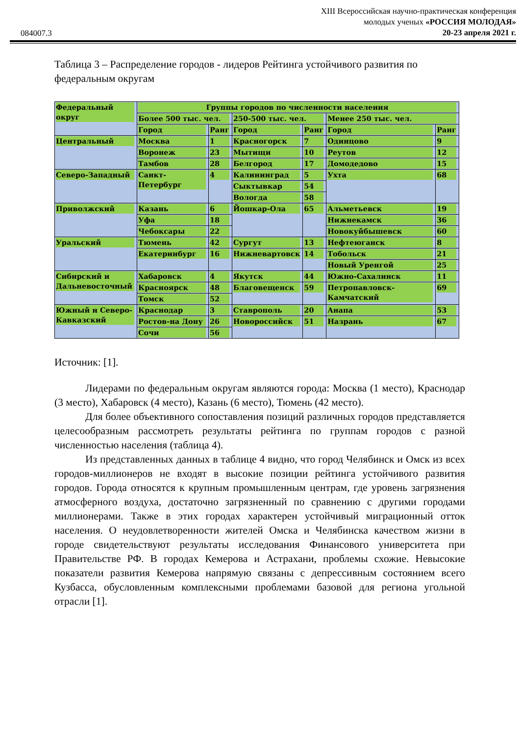084007.3
XIII Всероссийская научно-практическая конференция
молодых ученых «РОССИЯ МОЛОДАЯ»
20-23 апреля 2021 г.
Таблица 3 – Распределение городов - лидеров Рейтинга устойчивого развития по федеральным округам
| Федеральный округ | Группы городов по численности населения | | | | | |
| | Более 500 тыс. чел. | | 250-500 тыс. чел. | | Менее 250 тыс. чел. | |
| | Город | Ранг | Город | Ранг | Город | Ранг |
| Центральный | Москва | 1 | Красногорск | 7 | Одинцово | 9 |
| | Воронеж | 23 | Мытищи | 10 | Реутов | 12 |
| | Тамбов | 28 | Белгород | 17 | Домодедово | 15 |
| Северо-Западный | Санкт-Петербург | 4 | Калининград | 5 | Ухта | 68 |
| | | | Сыктывкар | 54 | | |
| | | | Вологда | 58 | | |
| Приволжский | Казань | 6 | Йошкар-Ола | 65 | Альметьевск | 19 |
| | Уфа | 18 | | | Нижнекамск | 36 |
| | Чебоксары | 22 | | | Новокуйбышевск | 60 |
| Уральский | Тюмень | 42 | Сургут | 13 | Нефтеюганск | 8 |
| | Екатеринбург | 16 | Нижневартовск | 14 | Тобольск | 21 |
| | | | | | Новый Уренгой | 25 |
| Сибирский и Дальневосточный | Хабаровск | 4 | Якутск | 44 | Южно-Сахалинск | 11 |
| | Красноярск | 48 | Благовещенск | 59 | Петропавловск-Камчатский | 69 |
| | Томск | 52 | | | | |
| Южный и Северо-Кавказский | Краснодар | 3 | Ставрополь | 20 | Анапа | 53 |
| | Ростов-на Дону | 26 | Новороссийск | 51 | Назрань | 67 |
| | Сочи | 56 | | | | |
Источник: [1].
Лидерами по федеральным округам являются города: Москва (1 место), Краснодар (3 место), Хабаровск (4 место), Казань (6 место), Тюмень (42 место).
Для более объективного сопоставления позиций различных городов представляется целесообразным рассмотреть результаты рейтинга по группам городов с разной численностью населения (таблица 4).
Из представленных данных в таблице 4 видно, что город Челябинск и Омск из всех городов-миллионеров не входят в высокие позиции рейтинга устойчивого развития городов. Города относятся к крупным промышленным центрам, где уровень загрязнения атмосферного воздуха, достаточно загрязненный по сравнению с другими городами миллионерами. Также в этих городах характерен устойчивый миграционный отток населения. О неудовлетворенности жителей Омска и Челябинска качеством жизни в городе свидетельствуют результаты исследования Финансового университета при Правительстве РФ. В городах Кемерова и Астрахани, проблемы схожие. Невысокие показатели развития Кемерова напрямую связаны с депрессивным состоянием всего Кузбасса, обусловленным комплексными проблемами базовой для региона угольной отрасли [1].